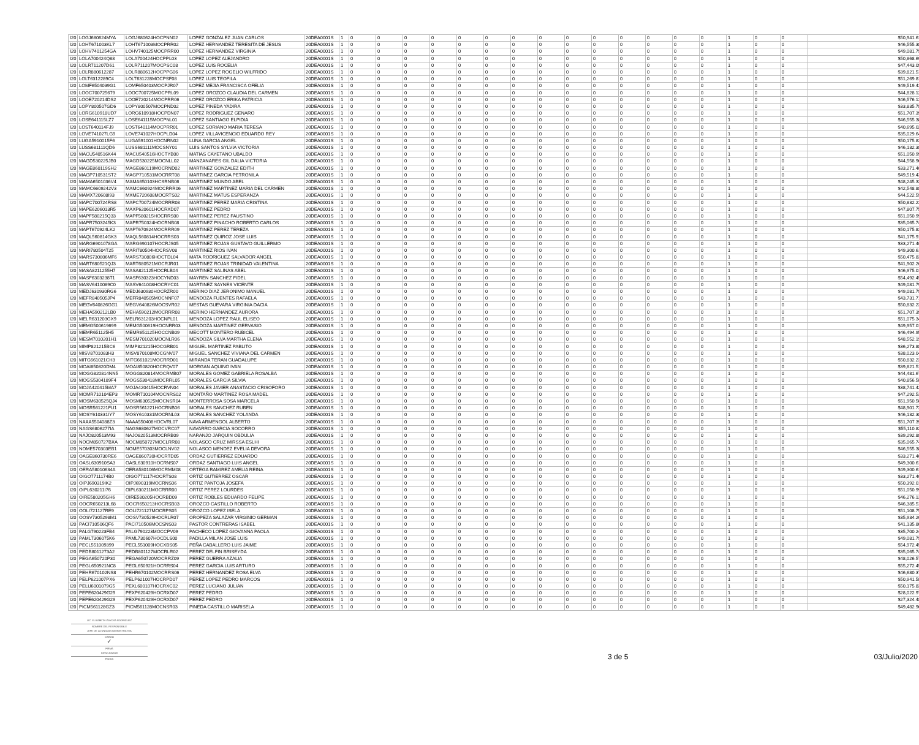| I20 | LOGJ680624MYA | LOGJ680624HOCPNN02 | LOPEZ GONZALEZ JUAN CARLOS | 20DEA0001S | 1 | 0 | 0 | 0 | 0 | 0 | 0 | 0 | 0 | 0 | 0 | 0 | 0 | 0 | 0 | 1 | 0 | 0 | $50,941.61 |
| I20 | LOHT671003KL7 | LOHT671003MOCPRR02 | LOPEZ HERNANDEZ TERESITA DE JESUS | 20DEA0001S | 1 | 0 | 0 | 0 | 0 | 0 | 0 | 0 | 0 | 0 | 0 | 0 | 0 | 0 | 0 | 1 | 0 | 0 | $46,555.38 |
| I20 | LOHV7401254GA | LOHV740125MOCPRR00 | LOPEZ HERNANDEZ VIRGINIA | 20DEA0001S | 1 | 0 | 0 | 0 | 0 | 0 | 0 | 0 | 0 | 0 | 0 | 0 | 0 | 0 | 0 | 1 | 0 | 0 | $49,081.79 |
| I20 | LOLA700424Q88 | LOLA700424HOCPPL03 | LOPEZ LOPEZ ALEJANDRO | 20DEA0001S | 1 | 0 | 0 | 0 | 0 | 0 | 0 | 0 | 0 | 0 | 0 | 0 | 0 | 0 | 0 | 1 | 0 | 0 | $50,868.69 |
| I20 | LOLR711207D61 | LOLR711207MOCPSC08 | LOPEZ LUIS ROCELIA | 20DEA0001S | 1 | 0 | 0 | 0 | 0 | 0 | 0 | 0 | 0 | 0 | 0 | 0 | 0 | 0 | 0 | 1 | 0 | 0 | $47,443.09 |
| I20 | LOLR880612287 | LOLR880612HOCPPG06 | LOPEZ LOPEZ ROGELIO WILFRIDO | 20DEA0001S | 1 | 0 | 0 | 0 | 0 | 0 | 0 | 0 | 0 | 0 | 0 | 0 | 0 | 0 | 0 | 1 | 0 | 0 | $39,821.51 |
| I20 | LOLT6312289C4 | LOLT631228MOCPSF08 | LOPEZ LUIS TEOFILA | 20DEA0001S | 1 | 0 | 0 | 0 | 0 | 0 | 0 | 0 | 0 | 0 | 0 | 0 | 0 | 0 | 0 | 1 | 0 | 0 | $51,269.81 |
| I20 | LOMF6504039G1 | LOMF650403MOCPJR07 | LOPEZ MEJIA FRANCISCA OFELIA | 20DEA0001S | 1 | 0 | 0 | 0 | 0 | 0 | 0 | 0 | 0 | 0 | 0 | 0 | 0 | 0 | 0 | 1 | 0 | 0 | $49,519.43 |
| I20 | LOOC700725679 | LOOC700725MOCPRL09 | LOPEZ OROZCO CLAUDIA DEL CARMEN | 20DEA0001S | 1 | 0 | 0 | 0 | 0 | 0 | 0 | 0 | 0 | 0 | 0 | 0 | 0 | 0 | 0 | 1 | 0 | 0 | $44,828.12 |
| I20 | LOOE720214DS2 | LOOE720214MOCPRR06 | LOPEZ OROZCO ERIKA PATRICIA | 20DEA0001S | 1 | 0 | 0 | 0 | 0 | 0 | 0 | 0 | 0 | 0 | 0 | 0 | 0 | 0 | 0 | 1 | 0 | 0 | $46,576.13 |
| I20 | LOPY800507GD6 | LOPY800507MOCPND02 | LOPEZ PINEDA YADIRA | 20DEA0001S | 1 | 0 | 0 | 0 | 0 | 0 | 0 | 0 | 0 | 0 | 0 | 0 | 0 | 0 | 0 | 1 | 0 | 0 | $33,835.78 |
| I20 | LORG610918UD7 | LORG610918HOCPDN07 | LOPEZ RODRIGUEZ GENARO | 20DEA0001S | 1 | 0 | 0 | 0 | 0 | 0 | 0 | 0 | 0 | 0 | 0 | 0 | 0 | 0 | 0 | 1 | 0 | 0 | $51,707.39 |
| I20 | LOSE641115LZ7 | LOSE641115MOCPNL01 | LOPEZ SANTIAGO ELPIDIA | 20DEA0001S | 1 | 0 | 0 | 0 | 0 | 0 | 0 | 0 | 0 | 0 | 0 | 0 | 0 | 0 | 0 | 1 | 0 | 0 | $46,555.38 |
| I20 | LOST640114FJ9 | LOST640114MOCPRR01 | LOPEZ SORIANO MARIA TERESA | 20DEA0001S | 1 | 0 | 0 | 0 | 0 | 0 | 0 | 0 | 0 | 0 | 0 | 0 | 0 | 0 | 0 | 1 | 0 | 0 | $40,695.02 |
| I20 | LOVE741027LG9 | LOVE741027HOCPLD04 | LOPEZ VILLAVICENCIO EDUARDO REY | 20DEA0001S | 1 | 0 | 0 | 0 | 0 | 0 | 0 | 0 | 0 | 0 | 0 | 0 | 0 | 0 | 0 | 1 | 0 | 0 | $35,029.64 |
| I20 | LUGA5910015F6 | LUGA591001HOCNRN02 | LUNA GARCIA ANGEL | 20DEA0001S | 1 | 0 | 0 | 0 | 0 | 0 | 0 | 0 | 0 | 0 | 0 | 0 | 0 | 0 | 0 | 1 | 0 | 0 | $50,175.83 |
| I20 | LUSS681111QD6 | LUSS681111MOCSNY01 | LUIS SANTOS SYLVIA VICTORIA | 20DEA0001S | 1 | 0 | 0 | 0 | 0 | 0 | 0 | 0 | 0 | 0 | 0 | 0 | 0 | 0 | 0 | 1 | 0 | 0 | $46,132.38 |
| I20 | MACU540516K44 | MACU540516HOCTYB00 | MATIAS CAYETANO UBALDO | 20DEA0001S | 1 | 0 | 0 | 0 | 0 | 0 | 0 | 0 | 0 | 0 | 0 | 0 | 0 | 0 | 0 | 1 | 0 | 0 | $51,050.99 |
| I20 | MAGD530225JB0 | MAGD530225MOCNLL02 | MANZANARES GIL DALIA VICTORIA | 20DEA0001S | 1 | 0 | 0 | 0 | 0 | 0 | 0 | 0 | 0 | 0 | 0 | 0 | 0 | 0 | 0 | 1 | 0 | 0 | $44,558.96 |
| I20 | MAGE860119SH2 | MAGE860119MOCRND02 | MARTINEZ GONZALEZ EDITH | 20DEA0001S | 1 | 0 | 0 | 0 | 0 | 0 | 0 | 0 | 0 | 0 | 0 | 0 | 0 | 0 | 0 | 1 | 0 | 0 | $33,271.40 |
| I20 | MAGP710531ST2 | MAGP710531MOCRRT08 | MARTINEZ GARCIA PETRONILA | 20DEA0001S | 1 | 0 | 0 | 0 | 0 | 0 | 0 | 0 | 0 | 0 | 0 | 0 | 0 | 0 | 0 | 1 | 0 | 0 | $49,519.43 |
| I20 | MAMA6501036V4 | MAMA650103HCSRNB06 | MARTINEZ MUNDO ABEL | 20DEA0001S | 1 | 0 | 0 | 0 | 0 | 0 | 0 | 0 | 0 | 0 | 0 | 0 | 0 | 0 | 0 | 1 | 0 | 0 | $48,245.33 |
| I20 | MAMC6609242V3 | MAMC660924MOCRRR06 | MARTINEZ MARTINEZ MARIA DEL CARMEN | 20DEA0001S | 1 | 0 | 0 | 0 | 0 | 0 | 0 | 0 | 0 | 0 | 0 | 0 | 0 | 0 | 0 | 1 | 0 | 0 | $42,548.88 |
| I20 | MAMX720608I93 | MXME720608MOCRTS02 | MARTINEZ MATUS ESPERANZA | 20DEA0001S | 1 | 0 | 0 | 0 | 0 | 0 | 0 | 0 | 0 | 0 | 0 | 0 | 0 | 0 | 0 | 1 | 0 | 0 | $44,522.59 |
| I20 | MAPC700724RS8 | MAPC700724MOCRRR08 | MARTINEZ PEREZ MARIA CRISTINA | 20DEA0001S | 1 | 0 | 0 | 0 | 0 | 0 | 0 | 0 | 0 | 0 | 0 | 0 | 0 | 0 | 0 | 1 | 0 | 0 | $50,832.23 |
| I20 | MAPE6206013R5 | MAXP620601HOCRXD07 | MARTINEZ PEDRO | 20DEA0001S | 1 | 0 | 0 | 0 | 0 | 0 | 0 | 0 | 0 | 0 | 0 | 0 | 0 | 0 | 0 | 1 | 0 | 0 | $47,807.75 |
| I20 | MAPF580215Q33 | MAPF580215HOCRRS00 | MARTINEZ PEREZ FAUSTINO | 20DEA0001S | 1 | 0 | 0 | 0 | 0 | 0 | 0 | 0 | 0 | 0 | 0 | 0 | 0 | 0 | 0 | 1 | 0 | 0 | $51,050.99 |
| I20 | MAPR7503245K3 | MAPR750324HOCRNB08 | MARTINEZ PINACHO ROBERTO CARLOS | 20DEA0001S | 1 | 0 | 0 | 0 | 0 | 0 | 0 | 0 | 0 | 0 | 0 | 0 | 0 | 0 | 0 | 1 | 0 | 0 | $35,065.74 |
| I20 | MAPT670924LK2 | MAPT670924MOCRRR09 | MARTINEZ PEREZ TEREZA | 20DEA0001S | 1 | 0 | 0 | 0 | 0 | 0 | 0 | 0 | 0 | 0 | 0 | 0 | 0 | 0 | 0 | 1 | 0 | 0 | $50,175.83 |
| I20 | MAQL560814GK3 | MAQL560814HOCRRS03 | MARTINEZ QUIROZ JOSE LUIS | 20DEA0001S | 1 | 0 | 0 | 0 | 0 | 0 | 0 | 0 | 0 | 0 | 0 | 0 | 0 | 0 | 0 | 1 | 0 | 0 | $41,175.91 |
| I20 | MARG6901078GA | MARG690107HOCRJS05 | MARTINEZ ROJAS GUSTAVO GUILLERMO | 20DEA0001S | 1 | 0 | 0 | 0 | 0 | 0 | 0 | 0 | 0 | 0 | 0 | 0 | 0 | 0 | 0 | 1 | 0 | 0 | $33,271.40 |
| I20 | MARI780504T25 | MARI780504HOCRSV08 | MARTINEZ RIOS IVAN | 20DEA0001S | 1 | 0 | 0 | 0 | 0 | 0 | 0 | 0 | 0 | 0 | 0 | 0 | 0 | 0 | 0 | 1 | 0 | 0 | $49,300.61 |
| I20 | MARS730806MF6 | MARS730806HOCTDL04 | MATA RODRIGUEZ SALVADOR ANGEL | 20DEA0001S | 1 | 0 | 0 | 0 | 0 | 0 | 0 | 0 | 0 | 0 | 0 | 0 | 0 | 0 | 0 | 1 | 0 | 0 | $50,475.83 |
| I20 | MART680521QJ3 | MART680521MOCRJR01 | MARTINEZ ROJAS TRINIDAD VALENTINA | 20DEA0001S | 1 | 0 | 0 | 0 | 0 | 0 | 0 | 0 | 0 | 0 | 0 | 0 | 0 | 0 | 0 | 1 | 0 | 0 | $41,902.26 |
| I20 | MASA8211255H7 | MASA821125HOCRLB04 | MARTINEZ SALINAS ABEL | 20DEA0001S | 1 | 0 | 0 | 0 | 0 | 0 | 0 | 0 | 0 | 0 | 0 | 0 | 0 | 0 | 0 | 1 | 0 | 0 | $46,975.01 |
| I20 | MASF6303238T1 | MASF630323HOCYND03 | MAYREN SANCHEZ FIDEL | 20DEA0001S | 1 | 0 | 0 | 0 | 0 | 0 | 0 | 0 | 0 | 0 | 0 | 0 | 0 | 0 | 0 | 1 | 0 | 0 | $54,492.45 |
| I20 | MASV6410089C0 | MASV641008HOCRYC01 | MARTINEZ SAYNES VICENTE | 20DEA0001S | 1 | 0 | 0 | 0 | 0 | 0 | 0 | 0 | 0 | 0 | 0 | 0 | 0 | 0 | 0 | 1 | 0 | 0 | $49,081.79 |
| I20 | MEDJ630930RG6 | MEDJ630930HOCRZR00 | MERINO DIAZ JERONIMO MANUEL | 20DEA0001S | 1 | 0 | 0 | 0 | 0 | 0 | 0 | 0 | 0 | 0 | 0 | 0 | 0 | 0 | 0 | 1 | 0 | 0 | $49,081.79 |
| I20 | MEFR840505JP4 | MEFR840505MOCNNF07 | MENDOZA FUENTES RAFAELA | 20DEA0001S | 1 | 0 | 0 | 0 | 0 | 0 | 0 | 0 | 0 | 0 | 0 | 0 | 0 | 0 | 0 | 1 | 0 | 0 | $43,731.71 |
| I20 | MEGV640826GG1 | MEGV640826MOCSVR02 | MESTAS GUEVARA VIRGINIA DACIA | 20DEA0001S | 1 | 0 | 0 | 0 | 0 | 0 | 0 | 0 | 0 | 0 | 0 | 0 | 0 | 0 | 0 | 1 | 0 | 0 | $50,832.23 |
| I20 | MEHA590212LB0 | MEHA590212MOCRRR08 | MERINO HERNANDEZ AURORA | 20DEA0001S | 1 | 0 | 0 | 0 | 0 | 0 | 0 | 0 | 0 | 0 | 0 | 0 | 0 | 0 | 0 | 1 | 0 | 0 | $51,707.39 |
| I20 | MELR631203GX9 | MELR631203HOCNPL01 | MENDOZA LOPEZ RAUL ELISEO | 20DEA0001S | 1 | 0 | 0 | 0 | 0 | 0 | 0 | 0 | 0 | 0 | 0 | 0 | 0 | 0 | 0 | 1 | 0 | 0 | $51,075.34 |
| I20 | MEMG500619699 | MEMG500619HOCNRR03 | MENDOZA MARTINEZ GERVASIO | 20DEA0001S | 1 | 0 | 0 | 0 | 0 | 0 | 0 | 0 | 0 | 0 | 0 | 0 | 0 | 0 | 0 | 1 | 0 | 0 | $49,957.01 |
| I20 | MEMR651125H5 | MEMR651125HOCCNB09 | MECOTT MONTERO RUBICEL | 20DEA0001S | 1 | 0 | 0 | 0 | 0 | 0 | 0 | 0 | 0 | 0 | 0 | 0 | 0 | 0 | 0 | 1 | 0 | 0 | $46,494.95 |
| I20 | MESM7010201H1 | MESM701020MOCNLR06 | MENDOZA SILVA MARTHA ELENA | 20DEA0001S | 1 | 0 | 0 | 0 | 0 | 0 | 0 | 0 | 0 | 0 | 0 | 0 | 0 | 0 | 0 | 1 | 0 | 0 | $48,552.19 |
| I20 | MIMP821215BC6 | MIMP821215HOCGRB01 | MIGUEL MARTINEZ PABLITO | 20DEA0001S | 1 | 0 | 0 | 0 | 0 | 0 | 0 | 0 | 0 | 0 | 0 | 0 | 0 | 0 | 0 | 1 | 0 | 0 | $36,273.88 |
| I20 | MISV8701083H3 | MISV870108MOCGNV07 | MIGUEL SANCHEZ VIVIANA DEL CARMEN | 20DEA0001S | 1 | 0 | 0 | 0 | 0 | 0 | 0 | 0 | 0 | 0 | 0 | 0 | 0 | 0 | 0 | 1 | 0 | 0 | $38,023.04 |
| I20 | MITG661021CH3 | MITG661021MOCRRD01 | MIRANDA TERAN GUADALUPE | 20DEA0001S | 1 | 0 | 0 | 0 | 0 | 0 | 0 | 0 | 0 | 0 | 0 | 0 | 0 | 0 | 0 | 1 | 0 | 0 | $50,832.23 |
| I20 | MOAI850820DM4 | MOAI850820HOCRQV07 | MORGAN AQUINO IVAN | 20DEA0001S | 1 | 0 | 0 | 0 | 0 | 0 | 0 | 0 | 0 | 0 | 0 | 0 | 0 | 0 | 0 | 1 | 0 | 0 | $39,821.51 |
| I20 | MOGG820814NN5 | MOGG820814MOCRMB07 | MORALES GOMEZ GABRIELA ROSALBA | 20DEA0001S | 1 | 0 | 0 | 0 | 0 | 0 | 0 | 0 | 0 | 0 | 0 | 0 | 0 | 0 | 0 | 1 | 0 | 0 | $44,481.67 |
| I20 | MOGS5304189F4 | MOGS530418MOCRRL05 | MORALES GARCIA SILVIA | 20DEA0001S | 1 | 0 | 0 | 0 | 0 | 0 | 0 | 0 | 0 | 0 | 0 | 0 | 0 | 0 | 0 | 1 | 0 | 0 | $40,856.58 |
| I20 | MOJA420415MA7 | MOJA420415HOCRVN04 | MORALES JAVIER ANASTACIO CRISOFORO | 20DEA0001S | 1 | 0 | 0 | 0 | 0 | 0 | 0 | 0 | 0 | 0 | 0 | 0 | 0 | 0 | 0 | 1 | 0 | 0 | $38,741.42 |
| I20 | MOMR710104EP3 | MOMR710104MOCNRS02 | MONTAÑO MARTINEZ ROSA MADEL | 20DEA0001S | 1 | 0 | 0 | 0 | 0 | 0 | 0 | 0 | 0 | 0 | 0 | 0 | 0 | 0 | 0 | 1 | 0 | 0 | $47,292.53 |
| I20 | MOSM630525QJ4 | MOSM630525MOCNSR04 | MONTERROSA SOSA MARCELA | 20DEA0001S | 1 | 0 | 0 | 0 | 0 | 0 | 0 | 0 | 0 | 0 | 0 | 0 | 0 | 0 | 0 | 1 | 0 | 0 | $51,950.50 |
| I20 | MOSR561221FU1 | MOSR561221HOCRNB06 | MORALES SANCHEZ RUBEN | 20DEA0001S | 1 | 0 | 0 | 0 | 0 | 0 | 0 | 0 | 0 | 0 | 0 | 0 | 0 | 0 | 0 | 1 | 0 | 0 | $48,901.73 |
| I20 | MOSY610331IY7 | MOSY610331MOCRNL03 | MORALES SANCHEZ YOLANDA | 20DEA0001S | 1 | 0 | 0 | 0 | 0 | 0 | 0 | 0 | 0 | 0 | 0 | 0 | 0 | 0 | 0 | 1 | 0 | 0 | $46,132.38 |
| I20 | NAAA5504088Z3 | NAAA550408HOCVRL07 | NAVA ARMENGOL ALBERTO | 20DEA0001S | 1 | 0 | 0 | 0 | 0 | 0 | 0 | 0 | 0 | 0 | 0 | 0 | 0 | 0 | 0 | 1 | 0 | 0 | $51,707.39 |
| I20 | NAGS6806277IA | NAGS680627MOCVRC07 | NAVARRO GARCIA SOCORRO | 20DEA0001S | 1 | 0 | 0 | 0 | 0 | 0 | 0 | 0 | 0 | 0 | 0 | 0 | 0 | 0 | 0 | 1 | 0 | 0 | $55,110.82 |
| I20 | NAJO820513M93 | NAJO820513MOCRRB09 | NARANJO JARQUIN OBDULIA | 20DEA0001S | 1 | 0 | 0 | 0 | 0 | 0 | 0 | 0 | 0 | 0 | 0 | 0 | 0 | 0 | 0 | 1 | 0 | 0 | $39,292.88 |
| I20 | NOCM850727BXA | NOCM850727MOCLRR08 | NOLASCO CRUZ MIRSSA ESLHI | 20DEA0001S | 1 | 0 | 0 | 0 | 0 | 0 | 0 | 0 | 0 | 0 | 0 | 0 | 0 | 0 | 0 | 1 | 0 | 0 | $35,065.74 |
| I20 | NOME570303EB1 | NOME570303MOCLNV02 | NOLASCO MENDEZ EVELIA DEVORA | 20DEA0001S | 1 | 0 | 0 | 0 | 0 | 0 | 0 | 0 | 0 | 0 | 0 | 0 | 0 | 0 | 0 | 1 | 0 | 0 | $46,555.38 |
| I20 | OAGE860730RE6 | OAGE860730HOCRTD05 | ORDAZ GUTIERREZ EDUARDO | 20DEA0001S | 1 | 0 | 0 | 0 | 0 | 0 | 0 | 0 | 0 | 0 | 0 | 0 | 0 | 0 | 0 | 1 | 0 | 0 | $33,271.40 |
| I20 | OASL630910SA3 | OASL630910HOCRNS07 | ORDAZ SANTIAGO LUIS ANGEL | 20DEA0001S | 1 | 0 | 0 | 0 | 0 | 0 | 0 | 0 | 0 | 0 | 0 | 0 | 0 | 0 | 0 | 1 | 0 | 0 | $49,300.61 |
| I20 | OERA58010634A | OERA580106MOCRMM08 | ORTEGA RAMIREZ AMELIA REINA | 20DEA0001S | 1 | 0 | 0 | 0 | 0 | 0 | 0 | 0 | 0 | 0 | 0 | 0 | 0 | 0 | 0 | 1 | 0 | 0 | $49,300.61 |
| I20 | OIGO7711174B0 | OIGO771117HOCRTS08 | ORTIZ GUTIERREZ OSCAR | 20DEA0001S | 1 | 0 | 0 | 0 | 0 | 0 | 0 | 0 | 0 | 0 | 0 | 0 | 0 | 0 | 0 | 1 | 0 | 0 | $33,271.40 |
| I20 | OIPJ690319IK2 | OIPJ690319MOCRNS06 | ORTIZ PANTOJA JOSEFA | 20DEA0001S | 1 | 0 | 0 | 0 | 0 | 0 | 0 | 0 | 0 | 0 | 0 | 0 | 0 | 0 | 0 | 1 | 0 | 0 | $50,392.01 |
| I20 | OIPL630211I76 | OIPL630211MOCRRR00 | ORTIZ PEREZ LOURDES | 20DEA0001S | 1 | 0 | 0 | 0 | 0 | 0 | 0 | 0 | 0 | 0 | 0 | 0 | 0 | 0 | 0 | 1 | 0 | 0 | $51,050.99 |
| I20 | OIRE580205GH6 | OIRE580205HOCRBD09 | ORTIZ ROBLES EDUARDO FELIPE | 20DEA0001S | 1 | 0 | 0 | 0 | 0 | 0 | 0 | 0 | 0 | 0 | 0 | 0 | 0 | 0 | 0 | 1 | 0 | 0 | $46,276.13 |
| I20 | OOCR650213L68 | OOCR650213HOCRSB03 | OROZCO CASTILLO ROBERTO | 20DEA0001S | 1 | 0 | 0 | 0 | 0 | 0 | 0 | 0 | 0 | 0 | 0 | 0 | 0 | 0 | 0 | 1 | 0 | 0 | $46,385.51 |
| I20 | OOLI721127RE9 | OOLI721127MOCRPS05 | OROZCO LOPEZ ISELA | 20DEA0001S | 1 | 0 | 0 | 0 | 0 | 0 | 0 | 0 | 0 | 0 | 0 | 0 | 0 | 0 | 0 | 1 | 0 | 0 | $51,108.75 |
| I20 | OOSV7305298M1 | OOSV730529HOCRLR07 | OROPEZA SALAZAR VIRGINIO GERMAN | 20DEA0001S | 1 | 0 | 0 | 0 | 0 | 0 | 0 | 0 | 0 | 0 | 0 | 0 | 0 | 0 | 0 | 1 | 0 | 0 | $35,934.26 |
| I20 | PACI710506QF6 | PACI710506MOCSNS03 | PASTOR CONTRERAS ISABEL | 20DEA0001S | 1 | 0 | 0 | 0 | 0 | 0 | 0 | 0 | 0 | 0 | 0 | 0 | 0 | 0 | 0 | 1 | 0 | 0 | $41,135.80 |
| I20 | PALG790223FB4 | PALG790223MOCCPV09 | PACHECO LOPEZ GIOVANNA PAOLA | 20DEA0001S | 1 | 0 | 0 | 0 | 0 | 0 | 0 | 0 | 0 | 0 | 0 | 0 | 0 | 0 | 0 | 1 | 0 | 0 | $35,700.24 |
| I20 | PAML7306075K6 | PAML730607HOCDLS00 | PADILLA MILAN JOSE LUIS | 20DEA0001S | 1 | 0 | 0 | 0 | 0 | 0 | 0 | 0 | 0 | 0 | 0 | 0 | 0 | 0 | 0 | 1 | 0 | 0 | $49,081.79 |
| I20 | PECL551009399 | PECL551009HOCXBS05 | PEÑA CABALLERO LUIS JAIME | 20DEA0001S | 1 | 0 | 0 | 0 | 0 | 0 | 0 | 0 | 0 | 0 | 0 | 0 | 0 | 0 | 0 | 1 | 0 | 0 | $54,972.45 |
| I20 | PEDB8011273A2 | PEDB801127MOCRLR02 | PEREZ DELFIN BRISEYDA | 20DEA0001S | 1 | 0 | 0 | 0 | 0 | 0 | 0 | 0 | 0 | 0 | 0 | 0 | 0 | 0 | 0 | 1 | 0 | 0 | $35,065.74 |
| I20 | PEGA650720P30 | PEGA650720MOCRRZ09 | PEREZ GUERRA AZALIA | 20DEA0001S | 1 | 0 | 0 | 0 | 0 | 0 | 0 | 0 | 0 | 0 | 0 | 0 | 0 | 0 | 0 | 1 | 0 | 0 | $48,026.57 |
| I20 | PEGL650921NC8 | PEGL650921HOCRRS04 | PEREZ GARCIA LUIS ARTURO | 20DEA0001S | 1 | 0 | 0 | 0 | 0 | 0 | 0 | 0 | 0 | 0 | 0 | 0 | 0 | 0 | 0 | 1 | 0 | 0 | $55,272.45 |
| I20 | PEHR670102NS8 | PEHR670102MOCRRS06 | PEREZ HERNANDEZ ROSA ELVA | 20DEA0001S | 1 | 0 | 0 | 0 | 0 | 0 | 0 | 0 | 0 | 0 | 0 | 0 | 0 | 0 | 0 | 1 | 0 | 0 | $46,680.37 |
| I20 | PELP621007PX6 | PELP621007HOCRPD07 | PEREZ LOPEZ PEDRO MARCOS | 20DEA0001S | 1 | 0 | 0 | 0 | 0 | 0 | 0 | 0 | 0 | 0 | 0 | 0 | 0 | 0 | 0 | 1 | 0 | 0 | $50,941.58 |
| I20 | PELU6001079G5 | PEXL600107HOCRXC02 | PEREZ LUCIANO JULIAN | 20DEA0001S | 1 | 0 | 0 | 0 | 0 | 0 | 0 | 0 | 0 | 0 | 0 | 0 | 0 | 0 | 0 | 1 | 0 | 0 | $50,175.83 |
| I20 | PEPE620429G29 | PEXP620429HOCRXD07 | PEREZ PEDRO | 20DEA0001S | 1 | 0 | 0 | 0 | 0 | 0 | 0 | 0 | 0 | 0 | 0 | 0 | 0 | 0 | 0 | 1 | 0 | 0 | $28,022.97 |
| I20 | PEPE620429G29 | PEXP620429HOCRXD07 | PEREZ PEDRO | 20DEA0001S | 1 | 0 | 0 | 0 | 0 | 0 | 0 | 0 | 0 | 0 | 0 | 0 | 0 | 0 | 0 | 1 | 0 | 0 | $27,324.48 |
| I20 | PICM561128GZ3 | PICM561128MOCNSR03 | PINEDA CASTILLO MARISELA | 20DEA0001S | 1 | 0 | 0 | 0 | 0 | 0 | 0 | 0 | 0 | 0 | 0 | 0 | 0 | 0 | 0 | 1 | 0 | 0 | $49,482.96 |
LIC. ELIZABETH GAYOSA RODRIGUEZ
NOMBRE DEL RESPONSABLE
JEFE DE LA UNIDAD ADMINISTRATIVA
CARGO
✓
FIRMA
03/JULIO/2020
FECHA
3 de 5
03/Julio/2020